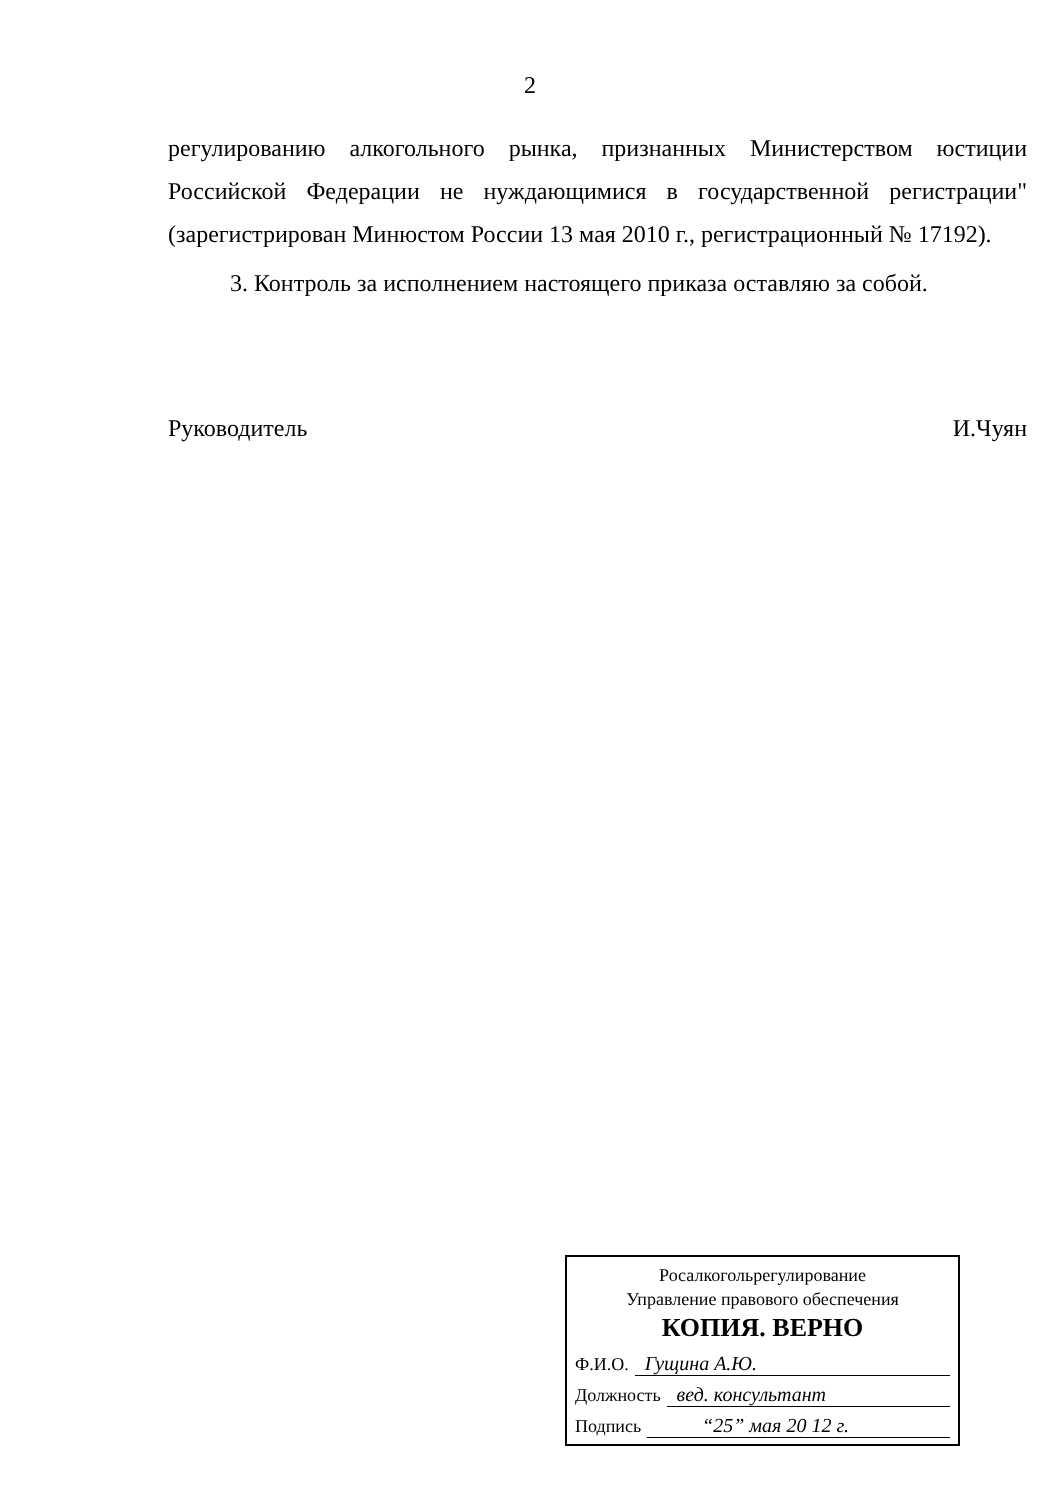2
регулированию алкогольного рынка, признанных Министерством юстиции Российской Федерации не нуждающимися в государственной регистрации" (зарегистрирован Минюстом России 13 мая 2010 г., регистрационный № 17192).
3. Контроль за исполнением настоящего приказа оставляю за собой.
Руководитель И.Чуян
Росалкогольрегулирование
Управление правового обеспечения
КОПИЯ. ВЕРНО
Ф.И.О. Гущина А.Ю.
Должность вед. консультант
Подпись “25” мая 20 12 г.